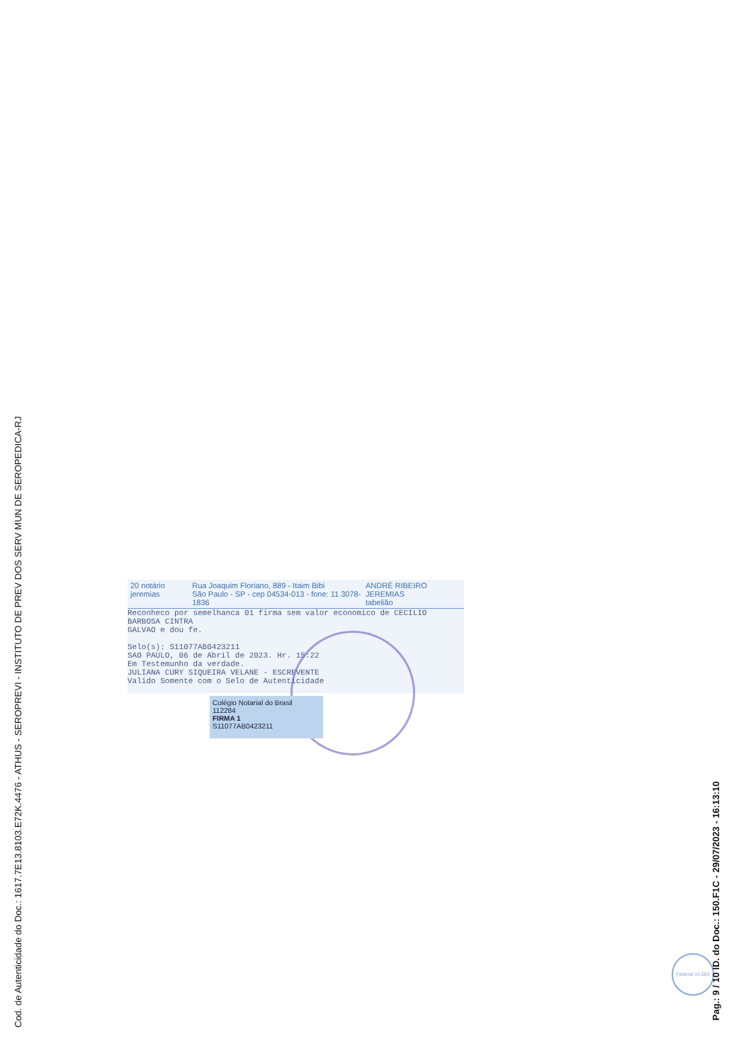Cod. de Autenticidade do Doc.: 1617.7E13.8103.E72K.4476 - ATHUS - SEROPREVI - INSTITUTO DE PREV DOS SERV MUN DE SEROPEDICA-RJ
20 notário jeremias Rua Joaquim Floriano, 889 - Itaim Bibi
São Paulo - SP - cep 04534-013 - fone: 11 3078-1836 ANDRÉ RIBEIRO JEREMIAS
tabelião
Reconheco por semelhanca 01 firma sem valor economico de CECILIO BARBOSA CINTRA
GALVAO e dou fe.
Selo(s): S11077AB0423211
SAO PAULO, 06 de Abril de 2023. Hr. 15:22
Em Testemunho da verdade.
JULIANA CURY SIQUEIRA VELANE - ESCREVENTE
Valido Somente com o Selo de Autenticidade
Colégio Notarial do Brasil
112284
FIRMA 1
S11077AB0423211
Federal 14.063
Pag.: 9 / 10 ID. do Doc.: 150.F1C - 29/07/2023 - 16:13:10